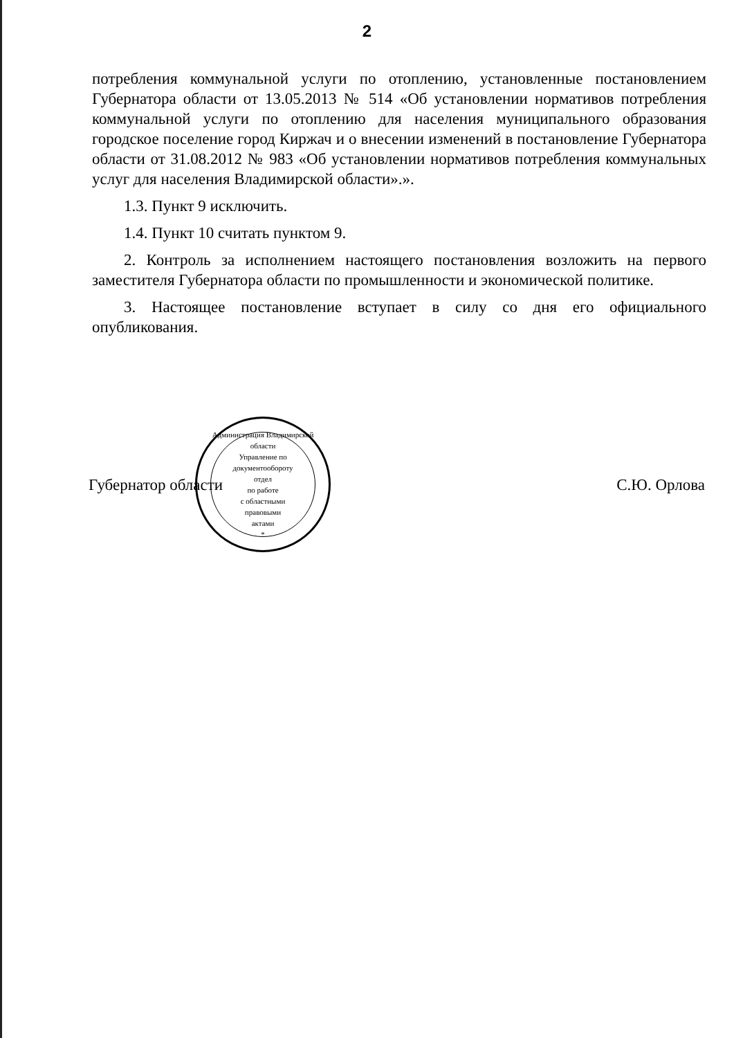2
потребления коммунальной услуги по отоплению, установленные постановлением Губернатора области от 13.05.2013 № 514 «Об установлении нормативов потребления коммунальной услуги по отоплению для населения муниципального образования городское поселение город Киржач и о внесении изменений в постановление Губернатора области от 31.08.2012 № 983 «Об установлении нормативов потребления коммунальных услуг для населения Владимирской области».».
1.3. Пункт 9 исключить.
1.4. Пункт 10 считать пунктом 9.
2. Контроль за исполнением настоящего постановления возложить на первого заместителя Губернатора области по промышленности и экономической политике.
3. Настоящее постановление вступает в силу со дня его официального опубликования.
Губернатор области
Администрация Владимирской области
Управление по документообороту
отдел
по работе
с областными
правовыми
актами
*
С.Ю. Орлова